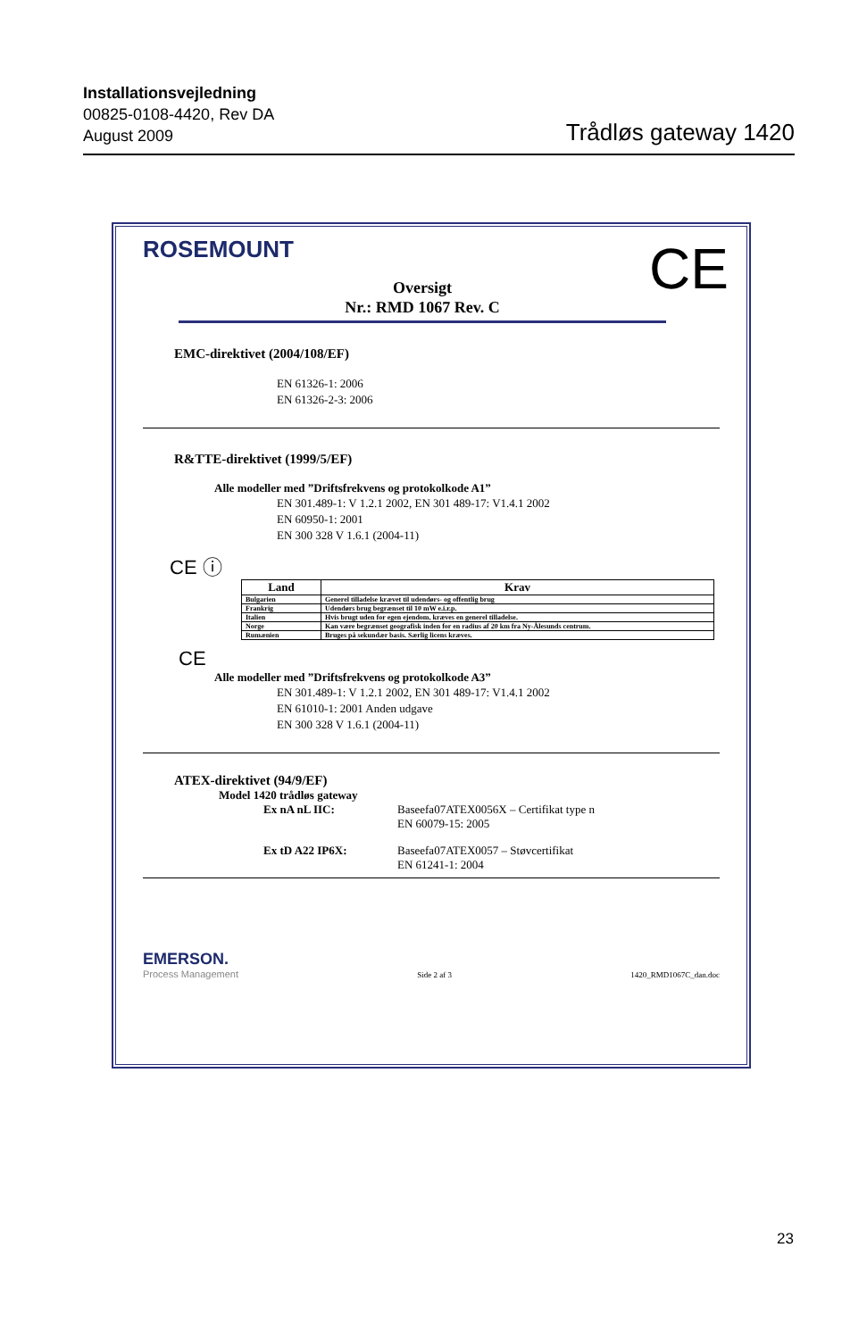Installationsvejledning
00825-0108-4420, Rev DA
August 2009
Trådløs gateway 1420
ROSEMOUNT
CE
Oversigt
Nr.: RMD 1067 Rev. C
EMC-direktivet (2004/108/EF)
EN 61326-1: 2006
EN 61326-2-3: 2006
R&TTE-direktivet (1999/5/EF)
Alle modeller med ”Driftsfrekvens og protokolkode A1”
EN 301.489-1: V 1.2.1 2002, EN 301 489-17: V1.4.1 2002
EN 60950-1: 2001
EN 300 328 V 1.6.1 (2004-11)
CE ⓘ
| Land | Krav |
| --- | --- |
| Bulgarien | Generel tilladelse krævet til udendørs- og offentlig brug |
| Frankrig | Udendørs brug begrænset til 10 mW e.i.r.p. |
| Italien | Hvis brugt uden for egen ejendom, kræves en generel tilladelse. |
| Norge | Kan være begrænset geografisk inden for en radius af 20 km fra Ny-Ålesunds centrum. |
| Rumænien | Bruges på sekundær basis. Særlig licens kræves. |
CE
Alle modeller med ”Driftsfrekvens og protokolkode A3”
EN 301.489-1: V 1.2.1 2002, EN 301 489-17: V1.4.1 2002
EN 61010-1: 2001 Anden udgave
EN 300 328 V 1.6.1 (2004-11)
ATEX-direktivet (94/9/EF)
Model 1420 trådløs gateway
Ex nA nL IIC: Baseefa07ATEX0056X – Certifikat type n
EN 60079-15: 2005
Ex tD A22 IP6X: Baseefa07ATEX0057 – Støvcertifikat
EN 61241-1: 2004
EMERSON.
Process Management
Side 2 af 3
1420_RMD1067C_dan.doc
23